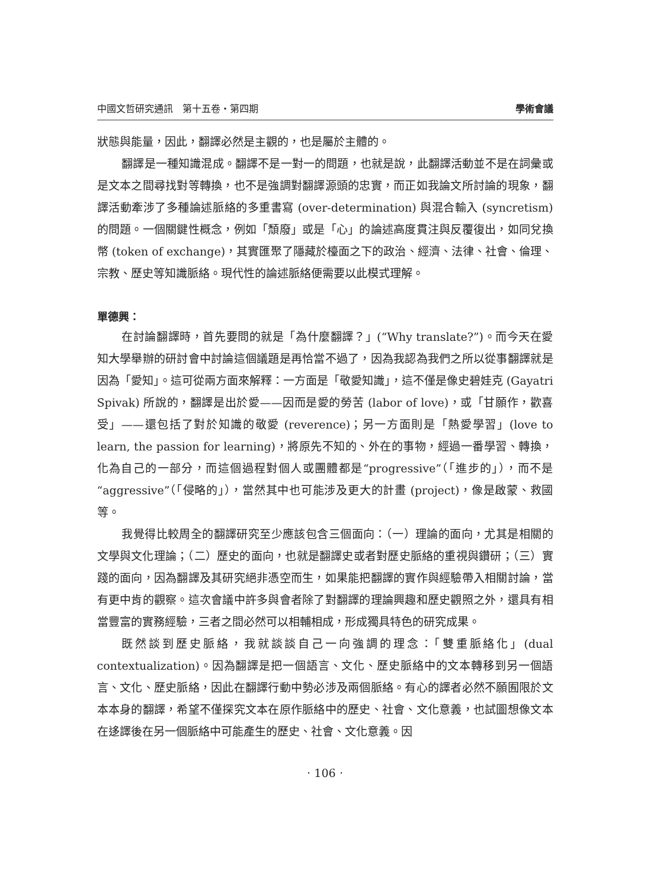中國文哲研究通訊　第十五卷‧第四期 學術會議
狀態與能量，因此，翻譯必然是主觀的，也是屬於主體的。
翻譯是一種知識混成。翻譯不是一對一的問題，也就是說，此翻譯活動並不是在詞彙或是文本之間尋找對等轉換，也不是強調對翻譯源頭的忠實，而正如我論文所討論的現象，翻譯活動牽涉了多種論述脈絡的多重書寫 (over-determination) 與混合輸入 (syncretism) 的問題。一個關鍵性概念，例如「頹廢」或是「心」的論述高度貫注與反覆復出，如同兌換幣 (token of exchange)，其實匯聚了隱藏於檯面之下的政治、經濟、法律、社會、倫理、宗教、歷史等知識脈絡。現代性的論述脈絡便需要以此模式理解。
單德興：
在討論翻譯時，首先要問的就是「為什麼翻譯？」(“Why translate?”)。而今天在愛知大學舉辦的研討會中討論這個議題是再恰當不過了，因為我認為我們之所以從事翻譯就是因為「愛知」。這可從兩方面來解釋：一方面是「敬愛知識」，這不僅是像史碧娃克 (Gayatri Spivak) 所說的，翻譯是出於愛——因而是愛的勞苦 (labor of love)，或「甘願作，歡喜受」——還包括了對於知識的敬愛 (reverence)；另一方面則是「熱愛學習」(love to learn, the passion for learning)，將原先不知的、外在的事物，經過一番學習、轉換，化為自己的一部分，而這個過程對個人或團體都是“progressive”（「進步的」），而不是“aggressive”（「侵略的」），當然其中也可能涉及更大的計畫 (project)，像是啟蒙、救國等。
我覺得比較周全的翻譯研究至少應該包含三個面向：（一）理論的面向，尤其是相關的文學與文化理論；（二）歷史的面向，也就是翻譯史或者對歷史脈絡的重視與鑽研；（三）實踐的面向，因為翻譯及其研究絕非憑空而生，如果能把翻譯的實作與經驗帶入相關討論，當有更中肯的觀察。這次會議中許多與會者除了對翻譯的理論興趣和歷史觀照之外，還具有相當豐富的實務經驗，三者之間必然可以相輔相成，形成獨具特色的研究成果。
既然談到歷史脈絡，我就談談自己一向強調的理念：「雙重脈絡化」(dual contextualization)。因為翻譯是把一個語言、文化、歷史脈絡中的文本轉移到另一個語言、文化、歷史脈絡，因此在翻譯行動中勢必涉及兩個脈絡。有心的譯者必然不願囿限於文本本身的翻譯，希望不僅探究文本在原作脈絡中的歷史、社會、文化意義，也試圖想像文本在迻譯後在另一個脈絡中可能產生的歷史、社會、文化意義。因
‧ 106 ‧